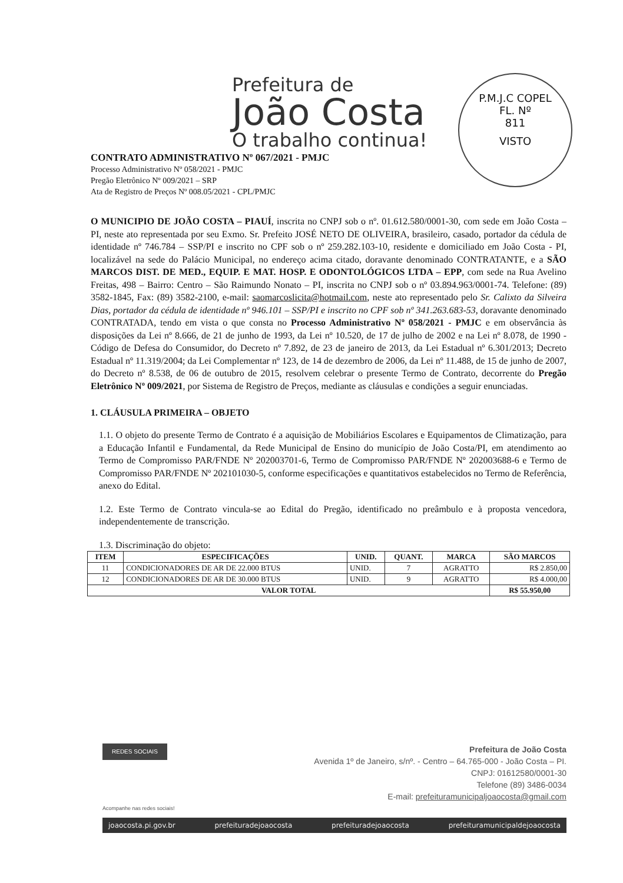Prefeitura de
João Costa
O trabalho continua!
P.M.J.C COPEL
FL. Nº
811
VISTO
CONTRATO ADMINISTRATIVO Nº 067/2021 - PMJC
Processo Administrativo Nº 058/2021 - PMJC
Pregão Eletrônico Nº 009/2021 – SRP
Ata de Registro de Preços Nº 008.05/2021 - CPL/PMJC
O MUNICIPIO DE JOÃO COSTA – PIAUÍ, inscrita no CNPJ sob o nº. 01.612.580/0001-30, com sede em João Costa – PI, neste ato representada por seu Exmo. Sr. Prefeito JOSÉ NETO DE OLIVEIRA, brasileiro, casado, portador da cédula de identidade nº 746.784 – SSP/PI e inscrito no CPF sob o nº 259.282.103-10, residente e domiciliado em João Costa - PI, localizável na sede do Palácio Municipal, no endereço acima citado, doravante denominado CONTRATANTE, e a SÃO MARCOS DIST. DE MED., EQUIP. E MAT. HOSP. E ODONTOLÓGICOS LTDA – EPP, com sede na Rua Avelino Freitas, 498 – Bairro: Centro – São Raimundo Nonato – PI, inscrita no CNPJ sob o nº 03.894.963/0001-74. Telefone: (89) 3582-1845, Fax: (89) 3582-2100, e-mail: saomarcoslicita@hotmail.com, neste ato representado pelo Sr. Calixto da Silveira Dias, portador da cédula de identidade nº 946.101 – SSP/PI e inscrito no CPF sob nº 341.263.683-53, doravante denominado CONTRATADA, tendo em vista o que consta no Processo Administrativo Nº 058/2021 - PMJC e em observância às disposições da Lei nº 8.666, de 21 de junho de 1993, da Lei nº 10.520, de 17 de julho de 2002 e na Lei nº 8.078, de 1990 - Código de Defesa do Consumidor, do Decreto nº 7.892, de 23 de janeiro de 2013, da Lei Estadual nº 6.301/2013; Decreto Estadual nº 11.319/2004; da Lei Complementar nº 123, de 14 de dezembro de 2006, da Lei nº 11.488, de 15 de junho de 2007, do Decreto nº 8.538, de 06 de outubro de 2015, resolvem celebrar o presente Termo de Contrato, decorrente do Pregão Eletrônico Nº 009/2021, por Sistema de Registro de Preços, mediante as cláusulas e condições a seguir enunciadas.
1. CLÁUSULA PRIMEIRA – OBJETO
1.1. O objeto do presente Termo de Contrato é a aquisição de Mobiliários Escolares e Equipamentos de Climatização, para a Educação Infantil e Fundamental, da Rede Municipal de Ensino do município de João Costa/PI, em atendimento ao Termo de Compromisso PAR/FNDE Nº 202003701-6, Termo de Compromisso PAR/FNDE Nº 202003688-6 e Termo de Compromisso PAR/FNDE Nº 202101030-5, conforme especificações e quantitativos estabelecidos no Termo de Referência, anexo do Edital.
1.2. Este Termo de Contrato vincula-se ao Edital do Pregão, identificado no preâmbulo e à proposta vencedora, independentemente de transcrição.
1.3. Discriminação do objeto:
| ITEM | ESPECIFICAÇÕES | UNID. | QUANT. | MARCA | SÃO MARCOS |
| --- | --- | --- | --- | --- | --- |
| 11 | CONDICIONADORES DE AR DE 22.000 BTUS | UNID. | 7 | AGRATTO | R$ 2.850,00 |
| 12 | CONDICIONADORES DE AR DE 30.000 BTUS | UNID. | 9 | AGRATTO | R$ 4.000,00 |
| VALOR TOTAL | | | | | R$ 55.950,00 |
REDES SOCIAIS Prefeitura de João Costa
Avenida 1º de Janeiro, s/nº. - Centro – 64.765-000 - João Costa – PI.
CNPJ: 01612580/0001-30
Telefone (89) 3486-0034
E-mail: prefeituramunicipaljoaocosta@gmail.com
Acompanhe nas redes sociais!
joaocosta.pi.gov.br prefeituradejoaocosta prefeituradejoaocosta prefeituramunicipaldejoaocosta